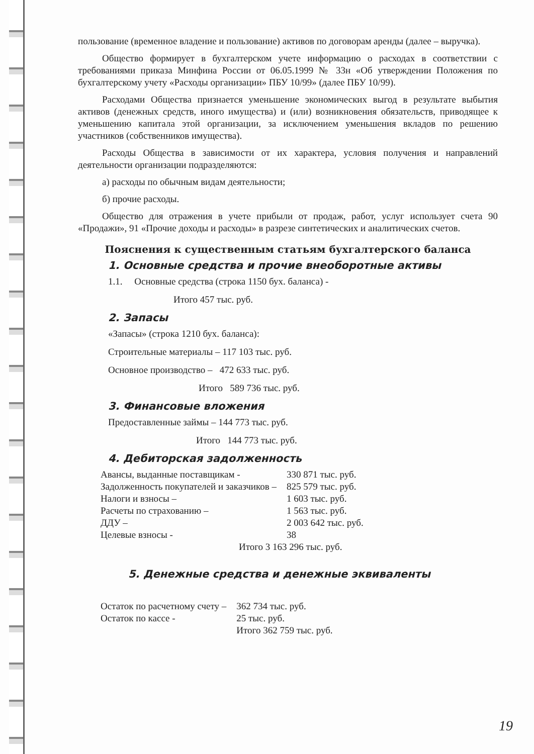пользование (временное владение и пользование) активов по договорам аренды (далее – выручка).
Общество формирует в бухгалтерском учете информацию о расходах в соответствии с требованиями приказа Минфина России от 06.05.1999 № 33н «Об утверждении Положения по бухгалтерскому учету «Расходы организации» ПБУ 10/99» (далее ПБУ 10/99).
Расходами Общества признается уменьшение экономических выгод в результате выбытия активов (денежных средств, иного имущества) и (или) возникновения обязательств, приводящее к уменьшению капитала этой организации, за исключением уменьшения вкладов по решению участников (собственников имущества).
Расходы Общества в зависимости от их характера, условия получения и направлений деятельности организации подразделяются:
а) расходы по обычным видам деятельности;
б) прочие расходы.
Общество для отражения в учете прибыли от продаж, работ, услуг использует счета 90 «Продажи», 91 «Прочие доходы и расходы» в разрезе синтетических и аналитических счетов.
Пояснения к существенным статьям бухгалтерского баланса
1. Основные средства и прочие внеоборотные активы
1.1. Основные средства (строка 1150 бух. баланса) -
Итого 457 тыс. руб.
2. Запасы
«Запасы» (строка 1210 бух. баланса):
Строительные материалы – 117 103 тыс. руб.
Основное производство – 472 633 тыс. руб.
Итого 589 736 тыс. руб.
3. Финансовые вложения
Предоставленные займы – 144 773 тыс. руб.
Итого 144 773 тыс. руб.
4. Дебиторская задолженность
| Авансы, выданные поставщикам - | 330 871 тыс. руб. |
| Задолженность покупателей и заказчиков – | 825 579 тыс. руб. |
| Налоги и взносы – | 1 603 тыс. руб. |
| Расчеты по страхованию – | 1 563 тыс. руб. |
| ДДУ – | 2 003 642 тыс. руб. |
| Целевые взносы - | 38 |
Итого 3 163 296 тыс. руб.
5. Денежные средства и денежные эквиваленты
| Остаток по расчетному счету – | 362 734 тыс. руб. |
| Остаток по кассе - | 25 тыс. руб. |
| | Итого 362 759 тыс. руб. |
19